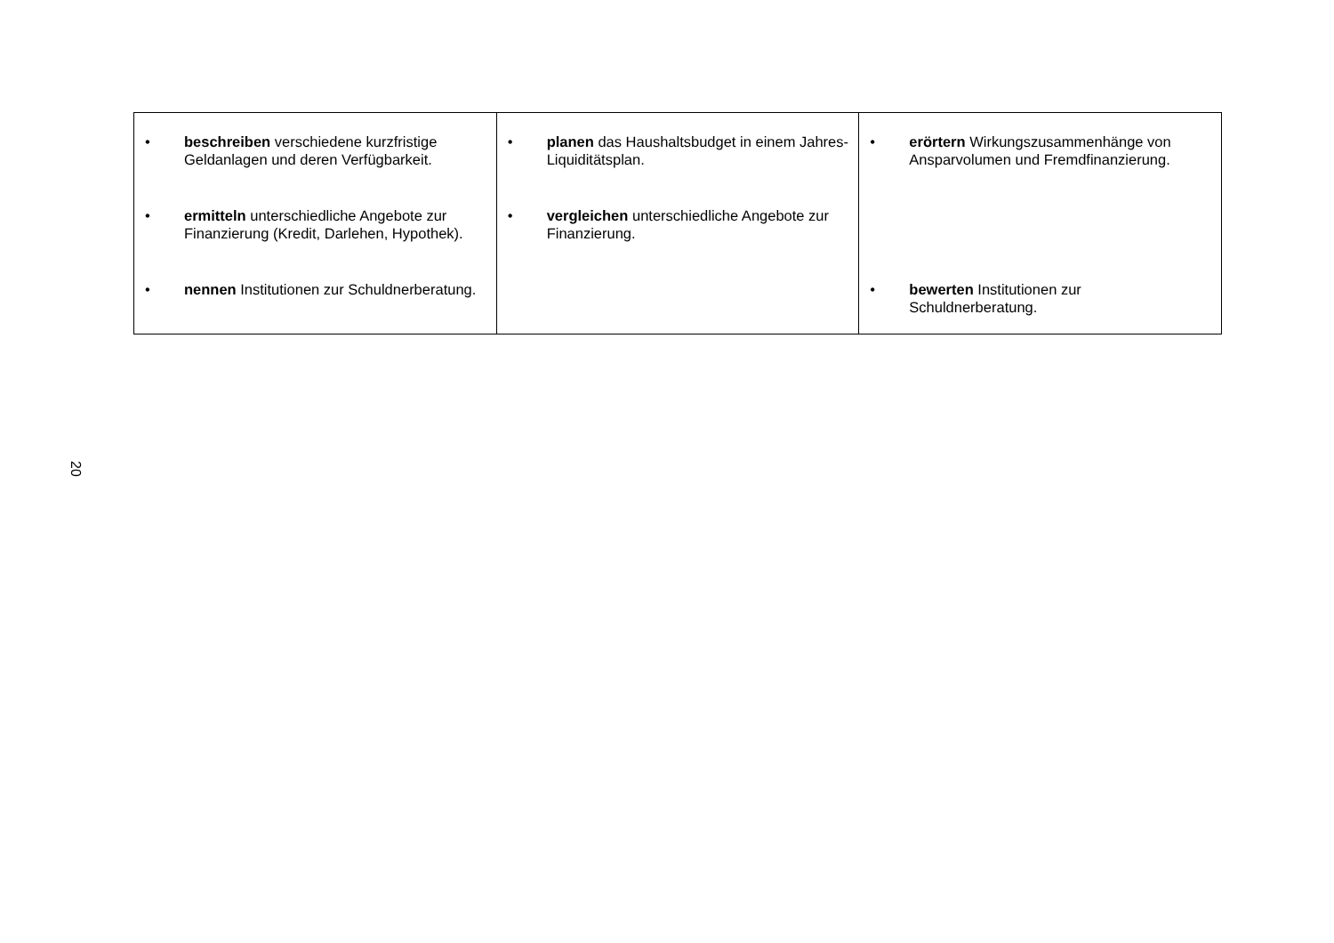| • beschreiben verschiedene kurzfristige Geldanlagen und deren Verfügbarkeit. • ermitteln unterschiedliche Angebote zur Finanzierung (Kredit, Darlehen, Hypothek). • nennen Institutionen zur Schuldnerberatung. | • planen das Haushaltsbudget in einem Jahres-Liquiditätsplan. • vergleichen unterschiedliche Angebote zur Finanzierung. | • erörtern Wirkungszusammenhänge von Ansparvolumen und Fremdfinanzierung. • bewerten Institutionen zur Schuldnerberatung. |
20